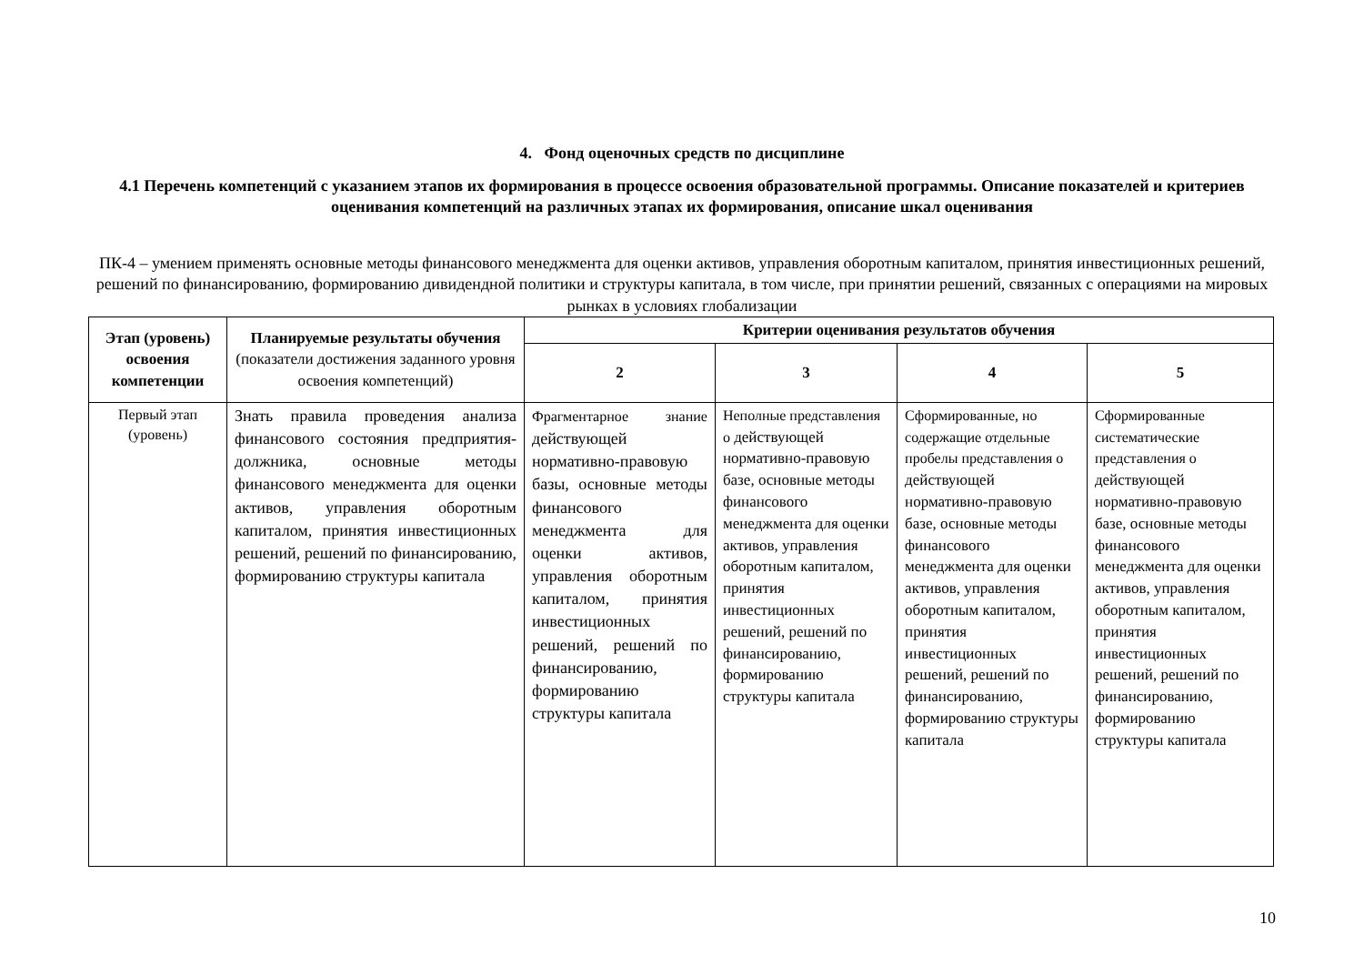4. Фонд оценочных средств по дисциплине
4.1 Перечень компетенций с указанием этапов их формирования в процессе освоения образовательной программы. Описание показателей и критериев оценивания компетенций на различных этапах их формирования, описание шкал оценивания
ПК-4 – умением применять основные методы финансового менеджмента для оценки активов, управления оборотным капиталом, принятия инвестиционных решений, решений по финансированию, формированию дивидендной политики и структуры капитала, в том числе, при принятии решений, связанных с операциями на мировых рынках в условиях глобализации
| Этап (уровень) освоения компетенции | Планируемые результаты обучения (показатели достижения заданного уровня освоения компетенций) | Критерии оценивания результатов обучения | | | |
| --- | --- | --- | --- | --- | --- |
| | | 2 | 3 | 4 | 5 |
| Первый этап (уровень) | Знать правила проведения анализа финансового состояния предприятия-должника, основные методы финансового менеджмента для оценки активов, управления оборотным капиталом, принятия инвестиционных решений, решений по финансированию, формированию структуры капитала | Фрагментарное знание действующей нормативно-правовую базы, основные методы финансового менеджмента для оценки активов, управления оборотным капиталом, принятия инвестиционных решений, решений по финансированию, формированию структуры капитала | Неполные представления о действующей нормативно-правовую базе, основные методы финансового менеджмента для оценки активов, управления оборотным капиталом, принятия инвестиционных решений, решений по финансированию, формированию структуры капитала | Сформированные, но содержащие отдельные пробелы представления о действующей нормативно-правовую базе, основные методы финансового менеджмента для оценки активов, управления оборотным капиталом, принятия инвестиционных решений, решений по финансированию, формированию структуры капитала | Сформированные систематические представления о действующей нормативно-правовую базе, основные методы финансового менеджмента для оценки активов, управления оборотным капиталом, принятия инвестиционных решений, решений по финансированию, формированию структуры капитала |
10